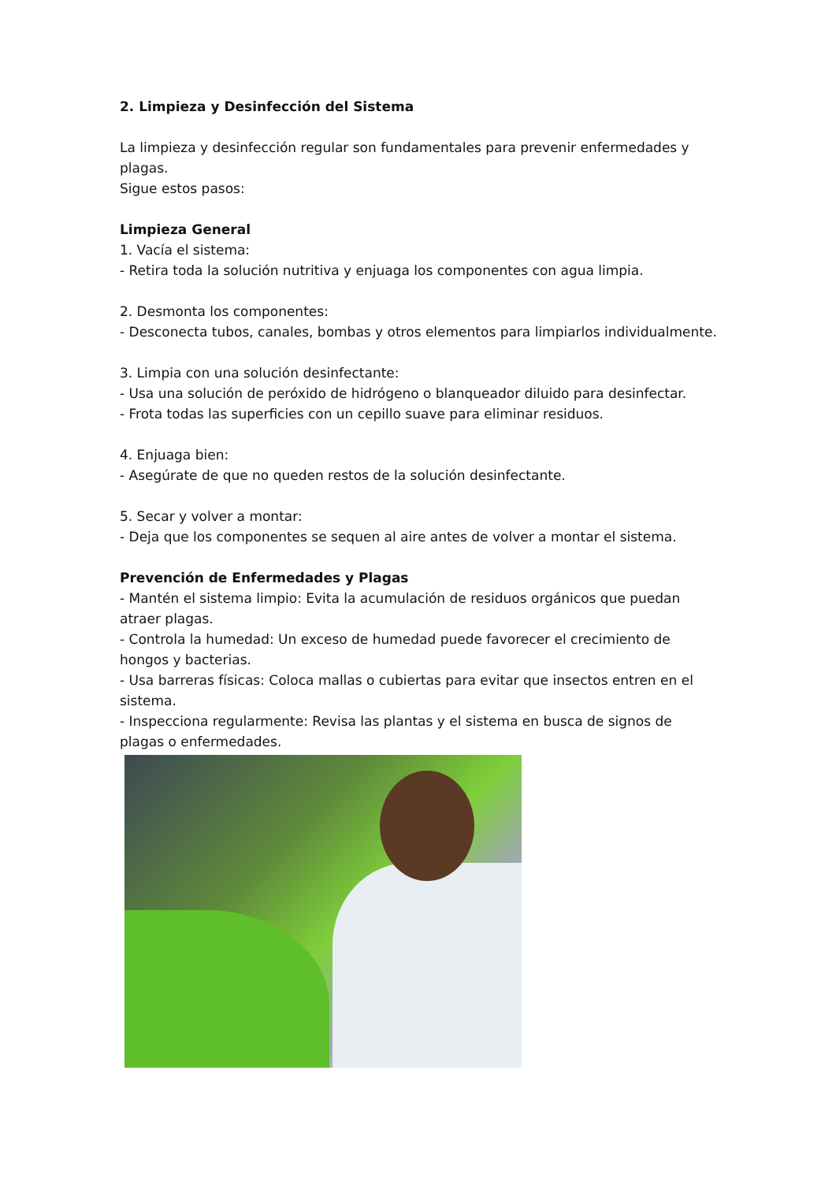2. Limpieza y Desinfección del Sistema
La limpieza y desinfección regular son fundamentales para prevenir enfermedades y plagas.
Sigue estos pasos:
Limpieza General
1. Vacía el sistema:
- Retira toda la solución nutritiva y enjuaga los componentes con agua limpia.
2. Desmonta los componentes:
- Desconecta tubos, canales, bombas y otros elementos para limpiarlos individualmente.
3. Limpia con una solución desinfectante:
- Usa una solución de peróxido de hidrógeno o blanqueador diluido para desinfectar.
- Frota todas las superficies con un cepillo suave para eliminar residuos.
4. Enjuaga bien:
- Asegúrate de que no queden restos de la solución desinfectante.
5. Secar y volver a montar:
- Deja que los componentes se sequen al aire antes de volver a montar el sistema.
Prevención de Enfermedades y Plagas
- Mantén el sistema limpio: Evita la acumulación de residuos orgánicos que puedan atraer plagas.
- Controla la humedad: Un exceso de humedad puede favorecer el crecimiento de hongos y bacterias.
- Usa barreras físicas: Coloca mallas o cubiertas para evitar que insectos entren en el sistema.
- Inspecciona regularmente: Revisa las plantas y el sistema en busca de signos de plagas o enfermedades.